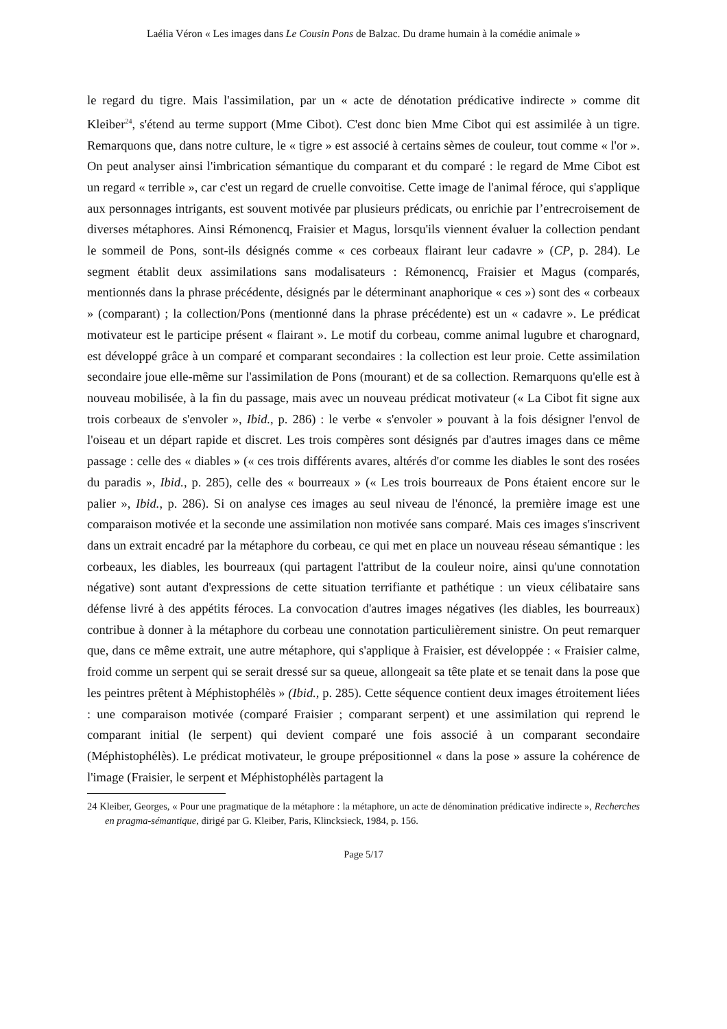Laélia Véron « Les images dans Le Cousin Pons de Balzac. Du drame humain à la comédie animale »
le regard du tigre. Mais l'assimilation, par un « acte de dénotation prédicative indirecte » comme dit Kleiber<sup>24</sup>, s'étend au terme support (Mme Cibot). C'est donc bien Mme Cibot qui est assimilée à un tigre. Remarquons que, dans notre culture, le « tigre » est associé à certains sèmes de couleur, tout comme « l'or ». On peut analyser ainsi l'imbrication sémantique du comparant et du comparé : le regard de Mme Cibot est un regard « terrible », car c'est un regard de cruelle convoitise. Cette image de l'animal féroce, qui s'applique aux personnages intrigants, est souvent motivée par plusieurs prédicats, ou enrichie par l’entrecroisement de diverses métaphores. Ainsi Rémonencq, Fraisier et Magus, lorsqu'ils viennent évaluer la collection pendant le sommeil de Pons, sont-ils désignés comme « ces corbeaux flairant leur cadavre » (CP, p. 284). Le segment établit deux assimilations sans modalisateurs : Rémonencq, Fraisier et Magus (comparés, mentionnés dans la phrase précédente, désignés par le déterminant anaphorique « ces ») sont des « corbeaux » (comparant) ; la collection/Pons (mentionné dans la phrase précédente) est un « cadavre ». Le prédicat motivateur est le participe présent « flairant ». Le motif du corbeau, comme animal lugubre et charognard, est développé grâce à un comparé et comparant secondaires : la collection est leur proie. Cette assimilation secondaire joue elle-même sur l'assimilation de Pons (mourant) et de sa collection. Remarquons qu'elle est à nouveau mobilisée, à la fin du passage, mais avec un nouveau prédicat motivateur (« La Cibot fit signe aux trois corbeaux de s'envoler », Ibid., p. 286) : le verbe « s'envoler » pouvant à la fois désigner l'envol de l'oiseau et un départ rapide et discret. Les trois compères sont désignés par d'autres images dans ce même passage : celle des « diables » (« ces trois différents avares, altérés d'or comme les diables le sont des rosées du paradis », Ibid., p. 285), celle des « bourreaux » (« Les trois bourreaux de Pons étaient encore sur le palier », Ibid., p. 286). Si on analyse ces images au seul niveau de l'énoncé, la première image est une comparaison motivée et la seconde une assimilation non motivée sans comparé. Mais ces images s'inscrivent dans un extrait encadré par la métaphore du corbeau, ce qui met en place un nouveau réseau sémantique : les corbeaux, les diables, les bourreaux (qui partagent l'attribut de la couleur noire, ainsi qu'une connotation négative) sont autant d'expressions de cette situation terrifiante et pathétique : un vieux célibataire sans défense livré à des appétits féroces. La convocation d'autres images négatives (les diables, les bourreaux) contribue à donner à la métaphore du corbeau une connotation particulièrement sinistre. On peut remarquer que, dans ce même extrait, une autre métaphore, qui s'applique à Fraisier, est développée : « Fraisier calme, froid comme un serpent qui se serait dressé sur sa queue, allongeait sa tête plate et se tenait dans la pose que les peintres prêtent à Méphistophélès » (Ibid., p. 285). Cette séquence contient deux images étroitement liées : une comparaison motivée (comparé Fraisier ; comparant serpent) et une assimilation qui reprend le comparant initial (le serpent) qui devient comparé une fois associé à un comparant secondaire (Méphistophélès). Le prédicat motivateur, le groupe prépositionnel « dans la pose » assure la cohérence de l'image (Fraisier, le serpent et Méphistophélès partagent la
24 Kleiber, Georges, « Pour une pragmatique de la métaphore : la métaphore, un acte de dénomination prédicative indirecte », Recherches en pragma-sémantique, dirigé par G. Kleiber, Paris, Klincksieck, 1984, p. 156.
Page 5/17